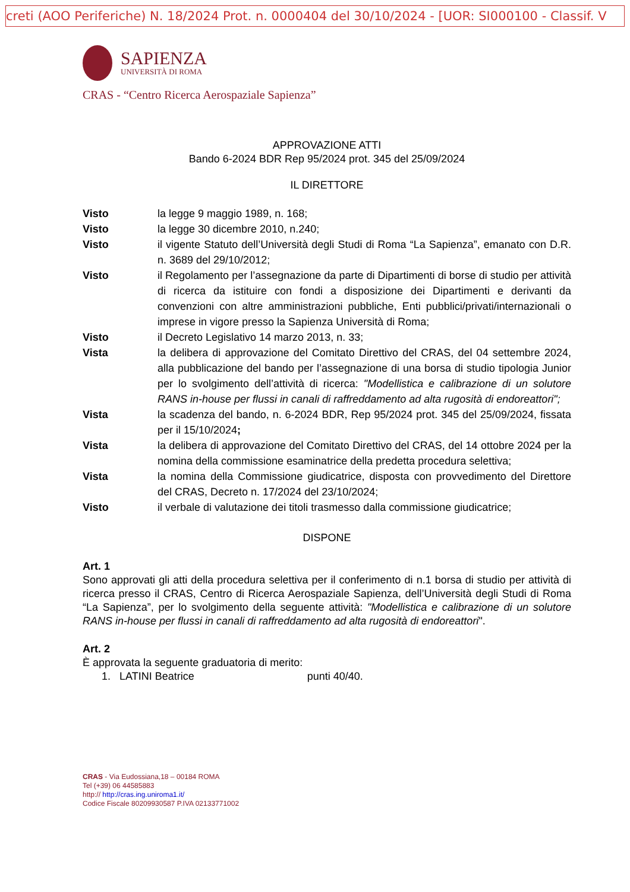creti (AOO Periferiche) N. 18/2024 Prot. n. 0000404 del 30/10/2024 - [UOR: SI000100 - Classif. V
SAPIENZA
UNIVERSITÀ DI ROMA
CRAS - “Centro Ricerca Aerospaziale Sapienza”
APPROVAZIONE ATTI
Bando 6-2024 BDR Rep 95/2024 prot. 345 del 25/09/2024
IL DIRETTORE
Visto la legge 9 maggio 1989, n. 168;
Visto la legge 30 dicembre 2010, n.240;
Visto il vigente Statuto dell’Università degli Studi di Roma “La Sapienza”, emanato con D.R. n. 3689 del 29/10/2012;
Visto il Regolamento per l’assegnazione da parte di Dipartimenti di borse di studio per attività di ricerca da istituire con fondi a disposizione dei Dipartimenti e derivanti da convenzioni con altre amministrazioni pubbliche, Enti pubblici/privati/internazionali o imprese in vigore presso la Sapienza Università di Roma;
Visto il Decreto Legislativo 14 marzo 2013, n. 33;
Vista la delibera di approvazione del Comitato Direttivo del CRAS, del 04 settembre 2024, alla pubblicazione del bando per l’assegnazione di una borsa di studio tipologia Junior per lo svolgimento dell’attività di ricerca: "Modellistica e calibrazione di un solutore RANS in-house per flussi in canali di raffreddamento ad alta rugosità di endoreattori";
Vista la scadenza del bando, n. 6-2024 BDR, Rep 95/2024 prot. 345 del 25/09/2024, fissata per il 15/10/2024;
Vista la delibera di approvazione del Comitato Direttivo del CRAS, del 14 ottobre 2024 per la nomina della commissione esaminatrice della predetta procedura selettiva;
Vista la nomina della Commissione giudicatrice, disposta con provvedimento del Direttore del CRAS, Decreto n. 17/2024 del 23/10/2024;
Visto il verbale di valutazione dei titoli trasmesso dalla commissione giudicatrice;
DISPONE
Art. 1
Sono approvati gli atti della procedura selettiva per il conferimento di n.1 borsa di studio per attività di ricerca presso il CRAS, Centro di Ricerca Aerospaziale Sapienza, dell’Università degli Studi di Roma “La Sapienza”, per lo svolgimento della seguente attività: "Modellistica e calibrazione di un solutore RANS in-house per flussi in canali di raffreddamento ad alta rugosità di endoreattori".
Art. 2
È approvata la seguente graduatoria di merito:
1. LATINI Beatrice punti 40/40.
CRAS - Via Eudossiana,18 – 00184 ROMA
Tel (+39) 06 44585883
http:// http://cras.ing.uniroma1.it/
Codice Fiscale 80209930587 P.IVA 02133771002